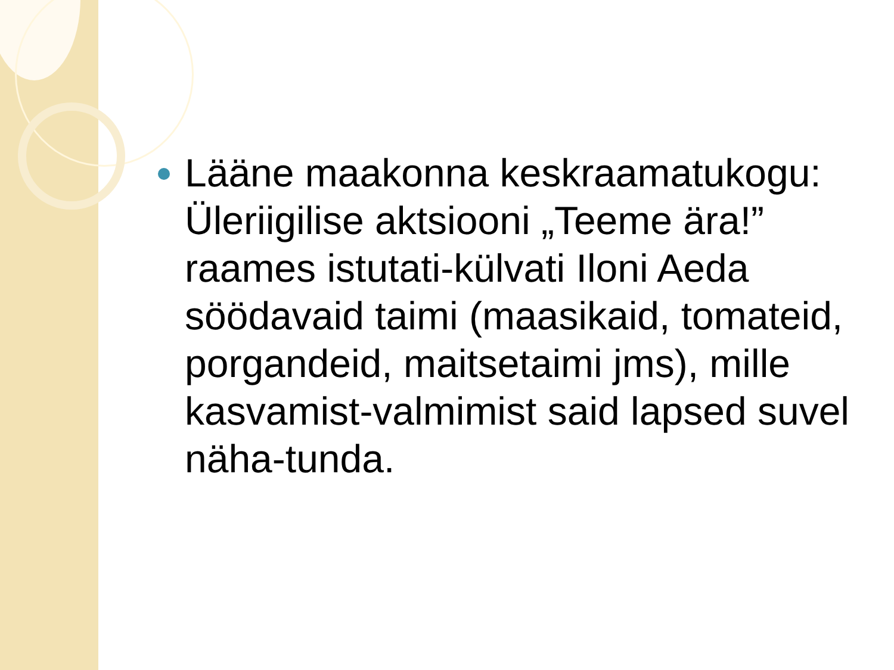Lääne maakonna keskraamatukogu: Üleriigilise aktsiooni „Teeme ära!” raames istutati-külvati Iloni Aeda söödavaid taimi (maasikaid, tomateid, porgandeid, maitsetaimi jms), mille kasvamist-valmimist said lapsed suvel näha-tunda.